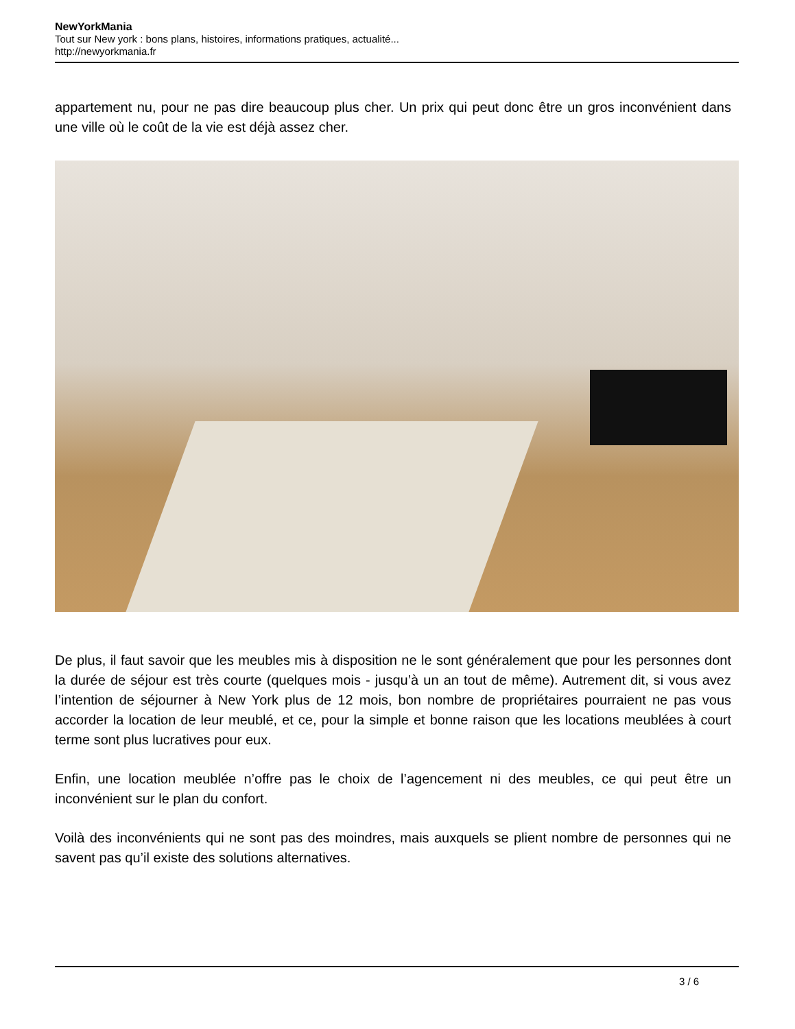NewYorkMania
Tout sur New york : bons plans, histoires, informations pratiques, actualité...
http://newyorkmania.fr
appartement nu, pour ne pas dire beaucoup plus cher. Un prix qui peut donc être un gros inconvénient dans une ville où le coût de la vie est déjà assez cher.
De plus, il faut savoir que les meubles mis à disposition ne le sont généralement que pour les personnes dont la durée de séjour est très courte (quelques mois - jusqu’à un an tout de même). Autrement dit, si vous avez l’intention de séjourner à New York plus de 12 mois, bon nombre de propriétaires pourraient ne pas vous accorder la location de leur meublé, et ce, pour la simple et bonne raison que les locations meublées à court terme sont plus lucratives pour eux.
Enfin, une location meublée n’offre pas le choix de l’agencement ni des meubles, ce qui peut être un inconvénient sur le plan du confort.
Voilà des inconvénients qui ne sont pas des moindres, mais auxquels se plient nombre de personnes qui ne savent pas qu’il existe des solutions alternatives.
3 / 6